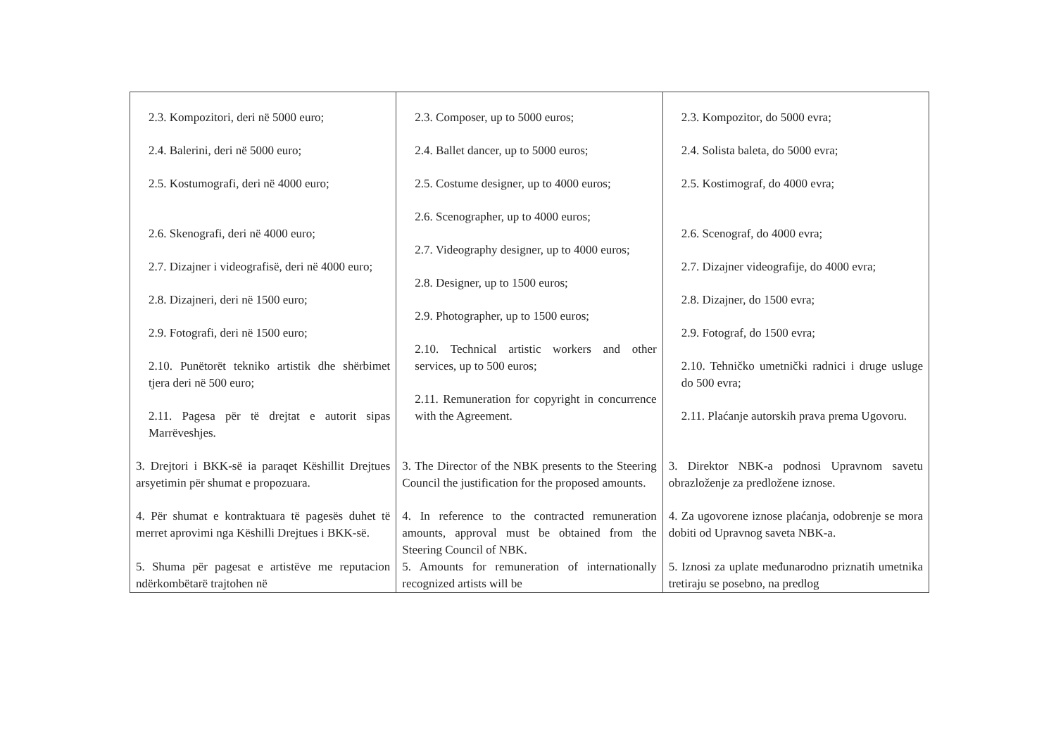| 2.3. Kompozitori, deri në 5000 euro; 2.4. Balerini, deri në 5000 euro; 2.5. Kostumografi, deri në 4000 euro; 2.6. Skenografi, deri në 4000 euro; 2.7. Dizajner i videografisë, deri në 4000 euro; 2.8. Dizajneri, deri në 1500 euro; 2.9. Fotografi, deri në 1500 euro; 2.10. Punëtorët tekniko artistik dhe shërbimet tjera deri në 500 euro; 2.11. Pagesa për të drejtat e autorit sipas Marrëveshjes. | 2.3. Composer, up to 5000 euros; 2.4. Ballet dancer, up to 5000 euros; 2.5. Costume designer, up to 4000 euros; 2.6. Scenographer, up to 4000 euros; 2.7. Videography designer, up to 4000 euros; 2.8. Designer, up to 1500 euros; 2.9. Photographer, up to 1500 euros; 2.10. Technical artistic workers and other services, up to 500 euros; 2.11. Remuneration for copyright in concurrence with the Agreement. | 2.3. Kompozitor, do 5000 evra; 2.4. Solista baleta, do 5000 evra; 2.5. Kostimograf, do 4000 evra; 2.6. Scenograf, do 4000 evra; 2.7. Dizajner videografije, do 4000 evra; 2.8. Dizajner, do 1500 evra; 2.9. Fotograf, do 1500 evra; 2.10. Tehničko umetnički radnici i druge usluge do 500 evra; 2.11. Plaćanje autorskih prava prema Ugovoru. |
| 3. Drejtori i BKK-së ia paraqet Këshillit Drejtues arsyetimin për shumat e propozuara. | 3. The Director of the NBK presents to the Steering Council the justification for the proposed amounts. | 3. Direktor NBK-a podnosi Upravnom savetu obrazloženje za predložene iznose. |
| 4. Për shumat e kontraktuara të pagesës duhet të merret aprovimi nga Këshilli Drejtues i BKK-së. | 4. In reference to the contracted remuneration amounts, approval must be obtained from the Steering Council of NBK. | 4. Za ugovorene iznose plaćanja, odobrenje se mora dobiti od Upravnog saveta NBK-a. |
| 5. Shuma për pagesat e artistëve me reputacion ndërkombëtarë trajtohen në | 5. Amounts for remuneration of internationally recognized artists will be | 5. Iznosi za uplate međunarodno priznatih umetnika tretiraju se posebno, na predlog |